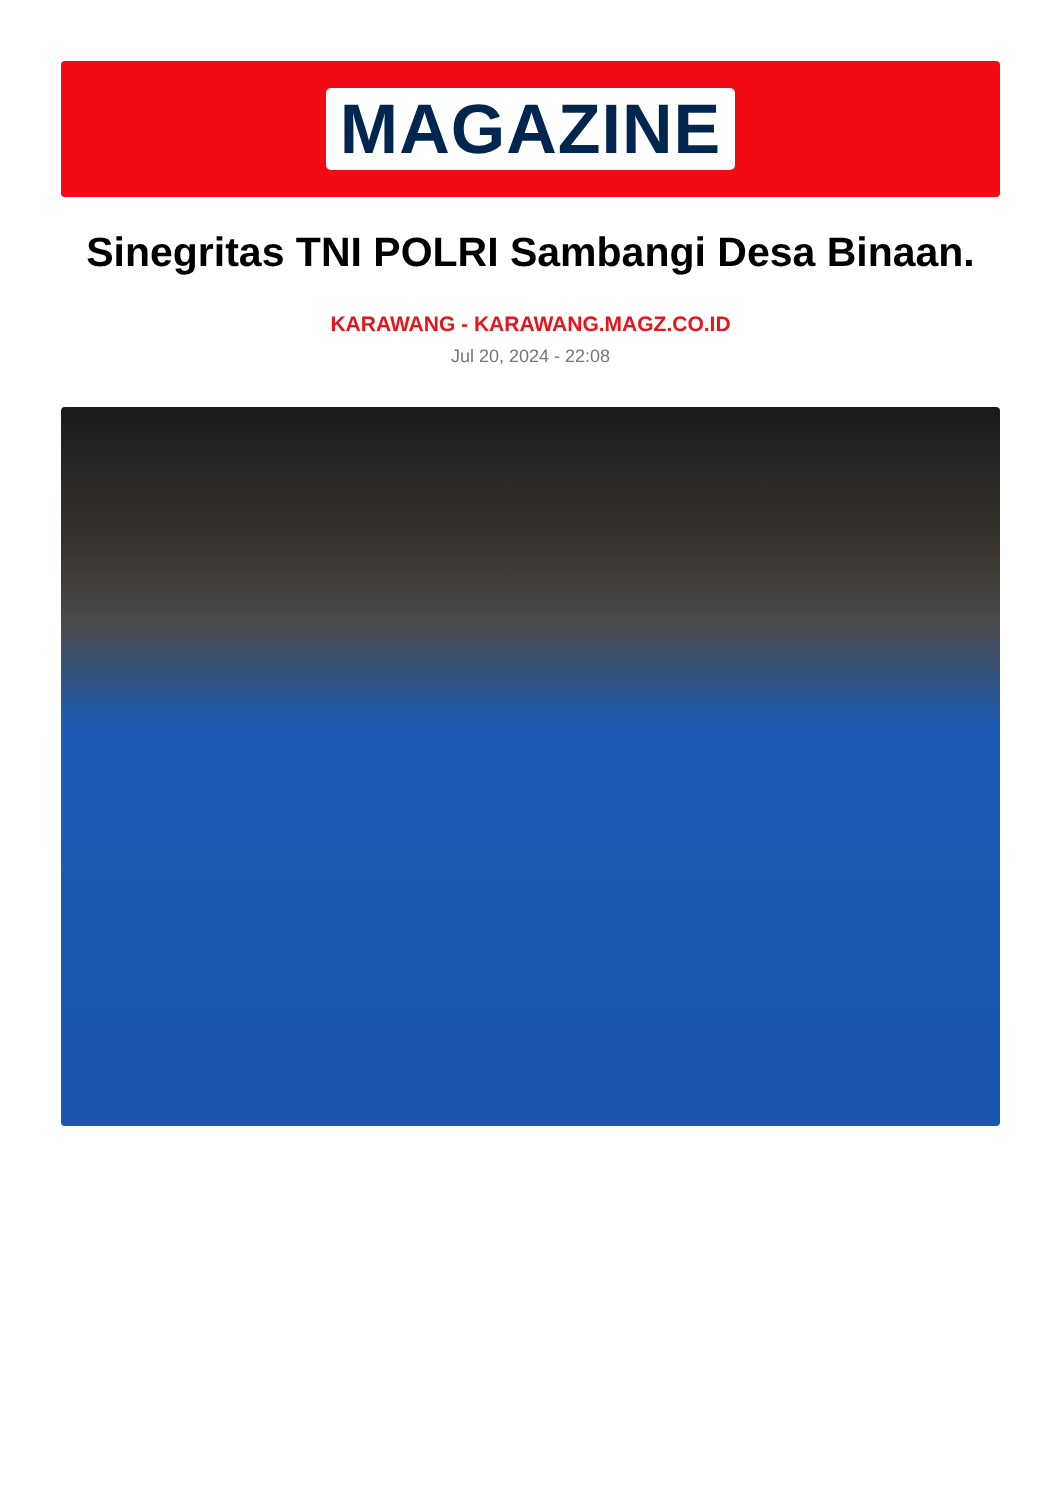MAGAZINE
Sinegritas TNI POLRI Sambangi Desa Binaan.
KARAWANG - KARAWANG.MAGZ.CO.ID
Jul 20, 2024 - 22:08